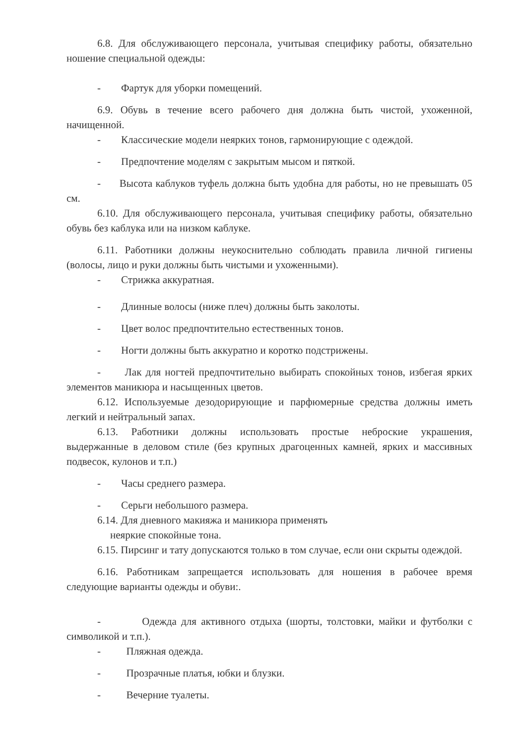6.8. Для обслуживающего персонала, учитывая специфику работы, обязательно ношение специальной одежды:
- Фартук для уборки помещений.
6.9. Обувь в течение всего рабочего дня должна быть чистой, ухоженной, начищенной.
- Классические модели неярких тонов, гармонирующие с одеждой.
- Предпочтение моделям с закрытым мысом и пяткой.
- Высота каблуков туфель должна быть удобна для работы, но не превышать 05 см.
6.10. Для обслуживающего персонала, учитывая специфику работы, обязательно обувь без каблука или на низком каблуке.
6.11. Работники должны неукоснительно соблюдать правила личной гигиены (волосы, лицо и руки должны быть чистыми и ухоженными).
- Стрижка аккуратная.
- Длинные волосы (ниже плеч) должны быть заколоты.
- Цвет волос предпочтительно естественных тонов.
- Ногти должны быть аккуратно и коротко подстрижены.
- Лак для ногтей предпочтительно выбирать спокойных тонов, избегая ярких элементов маникюра и насыщенных цветов.
6.12. Используемые дезодорирующие и парфюмерные средства должны иметь легкий и нейтральный запах.
6.13. Работники должны использовать простые неброские украшения, выдержанные в деловом стиле (без крупных драгоценных камней, ярких и массивных подвесок, кулонов и т.п.)
- Часы среднего размера.
- Серьги небольшого размера.
6.14. Для дневного макияжа и маникюра применять
неяркие спокойные тона.
6.15. Пирсинг и тату допускаются только в том случае, если они скрыты одеждой.
6.16. Работникам запрещается использовать для ношения в рабочее время следующие варианты одежды и обуви:.
- Одежда для активного отдыха (шорты, толстовки, майки и футболки с символикой и т.п.).
- Пляжная одежда.
- Прозрачные платья, юбки и блузки.
- Вечерние туалеты.